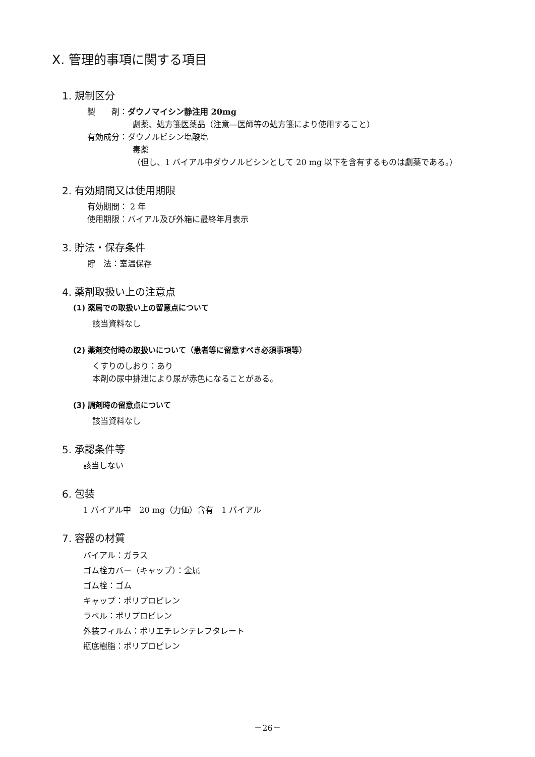X. 管理的事項に関する項目
1. 規制区分
製　　剤：ダウノマイシン静注用 20mg
劇薬、処方箋医薬品（注意―医師等の処方箋により使用すること）
有効成分：ダウノルビシン塩酸塩
毒薬
（但し、1 バイアル中ダウノルビシンとして 20 mg 以下を含有するものは劇薬である。）
2. 有効期間又は使用期限
有効期間： 2 年
使用期限：バイアル及び外箱に最終年月表示
3. 貯法・保存条件
貯　法：室温保存
4. 薬剤取扱い上の注意点
(1) 薬局での取扱い上の留意点について
該当資料なし
(2) 薬剤交付時の取扱いについて（患者等に留意すべき必須事項等）
くすりのしおり：あり
本剤の尿中排泄により尿が赤色になることがある。
(3) 調剤時の留意点について
該当資料なし
5. 承認条件等
該当しない
6. 包装
1 バイアル中　20 mg（力価）含有　1 バイアル
7. 容器の材質
バイアル：ガラス
ゴム栓カバー（キャップ）：金属
ゴム栓：ゴム
キャップ：ポリプロピレン
ラベル：ポリプロピレン
外装フィルム：ポリエチレンテレフタレート
瓶底樹脂：ポリプロピレン
－26－